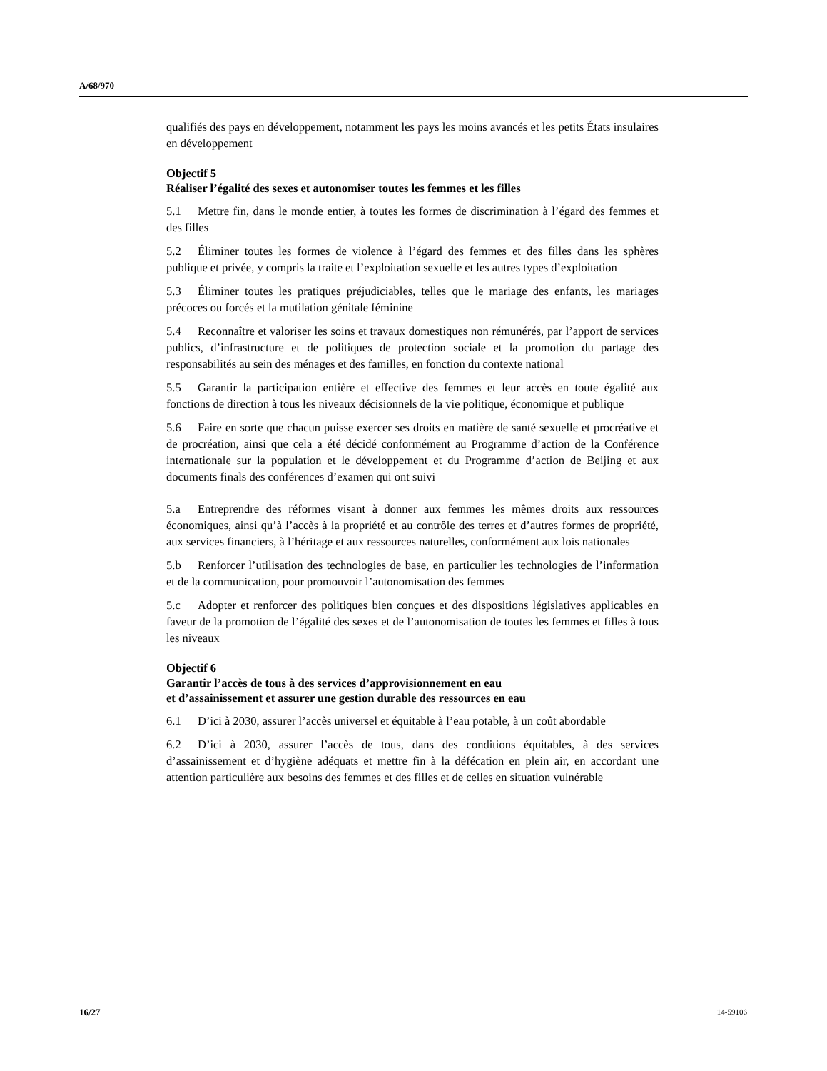A/68/970
qualifiés des pays en développement, notamment les pays les moins avancés et les petits États insulaires en développement
Objectif 5
Réaliser l’égalité des sexes et autonomiser toutes les femmes et les filles
5.1 Mettre fin, dans le monde entier, à toutes les formes de discrimination à l’égard des femmes et des filles
5.2 Éliminer toutes les formes de violence à l’égard des femmes et des filles dans les sphères publique et privée, y compris la traite et l’exploitation sexuelle et les autres types d’exploitation
5.3 Éliminer toutes les pratiques préjudiciables, telles que le mariage des enfants, les mariages précoces ou forcés et la mutilation génitale féminine
5.4 Reconnaître et valoriser les soins et travaux domestiques non rémunérés, par l’apport de services publics, d’infrastructure et de politiques de protection sociale et la promotion du partage des responsabilités au sein des ménages et des familles, en fonction du contexte national
5.5 Garantir la participation entière et effective des femmes et leur accès en toute égalité aux fonctions de direction à tous les niveaux décisionnels de la vie politique, économique et publique
5.6 Faire en sorte que chacun puisse exercer ses droits en matière de santé sexuelle et procréative et de procréation, ainsi que cela a été décidé conformément au Programme d’action de la Conférence internationale sur la population et le développement et du Programme d’action de Beijing et aux documents finals des conférences d’examen qui ont suivi
5.a Entreprendre des réformes visant à donner aux femmes les mêmes droits aux ressources économiques, ainsi qu’à l’accès à la propriété et au contrôle des terres et d’autres formes de propriété, aux services financiers, à l’héritage et aux ressources naturelles, conformément aux lois nationales
5.b Renforcer l’utilisation des technologies de base, en particulier les technologies de l’information et de la communication, pour promouvoir l’autonomisation des femmes
5.c Adopter et renforcer des politiques bien conçues et des dispositions législatives applicables en faveur de la promotion de l’égalité des sexes et de l’autonomisation de toutes les femmes et filles à tous les niveaux
Objectif 6
Garantir l’accès de tous à des services d’approvisionnement en eau
et d’assainissement et assurer une gestion durable des ressources en eau
6.1 D’ici à 2030, assurer l’accès universel et équitable à l’eau potable, à un coût abordable
6.2 D’ici à 2030, assurer l’accès de tous, dans des conditions équitables, à des services d’assainissement et d’hygiène adéquats et mettre fin à la défécation en plein air, en accordant une attention particulière aux besoins des femmes et des filles et de celles en situation vulnérable
16/27 14-59106